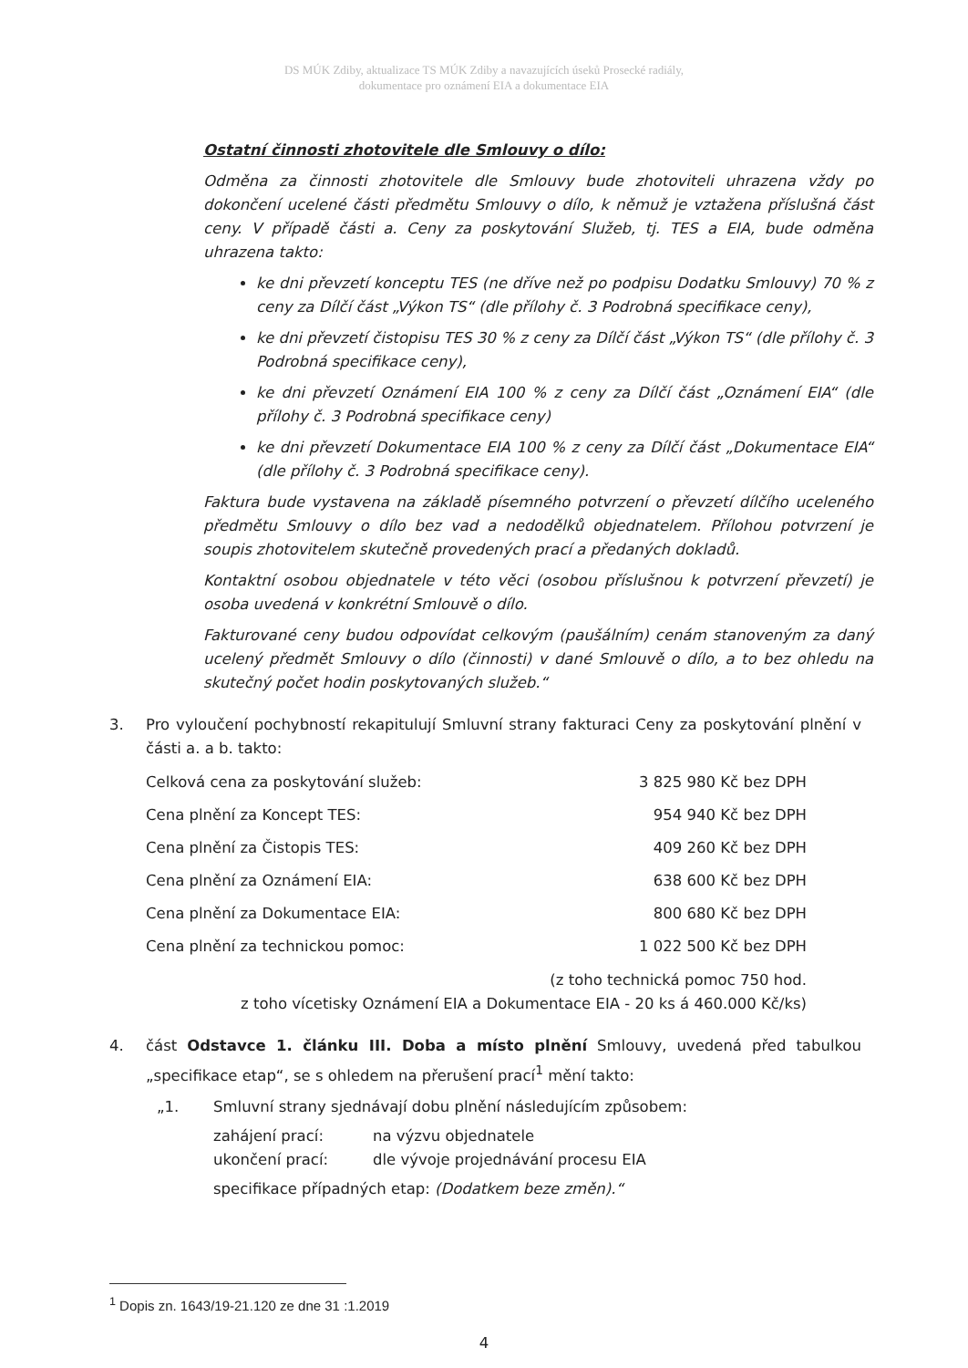DS MÚK Zdiby, aktualizace TS MÚK Zdiby a navazujících úseků Prosecké radiály,
dokumentace pro oznámení EIA a dokumentace EIA
Ostatní činnosti zhotovitele dle Smlouvy o dílo:
Odměna za činnosti zhotovitele dle Smlouvy bude zhotoviteli uhrazena vždy po dokončení ucelené části předmětu Smlouvy o dílo, k němuž je vztažena příslušná část ceny. V případě části a. Ceny za poskytování Služeb, tj. TES a EIA, bude odměna uhrazena takto:
ke dni převzetí konceptu TES (ne dříve než po podpisu Dodatku Smlouvy) 70 % z ceny za Dílčí část „Výkon TS“ (dle přílohy č. 3 Podrobná specifikace ceny),
ke dni převzetí čistopisu TES 30 % z ceny za Dílčí část „Výkon TS“ (dle přílohy č. 3 Podrobná specifikace ceny),
ke dni převzetí Oznámení EIA 100 % z ceny za Dílčí část „Oznámení EIA“ (dle přílohy č. 3 Podrobná specifikace ceny)
ke dni převzetí Dokumentace EIA 100 % z ceny za Dílčí část „Dokumentace EIA“ (dle přílohy č. 3 Podrobná specifikace ceny).
Faktura bude vystavena na základě písemného potvrzení o převzetí dílčího uceleného předmětu Smlouvy o dílo bez vad a nedodělků objednatelem. Přílohou potvrzení je soupis zhotovitelem skutečně provedených prací a předaných dokladů.
Kontaktní osobou objednatele v této věci (osobou příslušnou k potvrzení převzetí) je osoba uvedená v konkrétní Smlouvě o dílo.
Fakturované ceny budou odpovídat celkovým (paušálním) cenám stanoveným za daný ucelený předmět Smlouvy o dílo (činnosti) v dané Smlouvě o dílo, a to bez ohledu na skutečný počet hodin poskytovaných služeb.“
3. Pro vyloučení pochybností rekapitulují Smluvní strany fakturaci Ceny za poskytování plnění v části a. a b. takto:
| Celková cena za poskytování služeb: | 3 825 980 Kč bez DPH |
| Cena plnění za Koncept TES: | 954 940 Kč bez DPH |
| Cena plnění za Čistopis TES: | 409 260 Kč bez DPH |
| Cena plnění za Oznámení EIA: | 638 600 Kč bez DPH |
| Cena plnění za Dokumentace EIA: | 800 680 Kč bez DPH |
| Cena plnění za technickou pomoc: | 1 022 500 Kč bez DPH |
(z toho technická pomoc 750 hod.
z toho vícetisky Oznámení EIA a Dokumentace EIA - 20 ks á 460.000 Kč/ks)
4. část Odstavce 1. článku III. Doba a místo plnění Smlouvy, uvedená před tabulkou „specifikace etap“, se s ohledem na přerušení prací<sup>1</sup> mění takto:
„1. Smluvní strany sjednávají dobu plnění následujícím způsobem:
| zahájení prací: | na výzvu objednatele |
| ukončení prací: | dle vývoje projednávání procesu EIA |
specifikace případných etap: (Dodatkem beze změn).“
<sup>1</sup> Dopis zn. 1643/19-21.120 ze dne 31 :1.2019
4